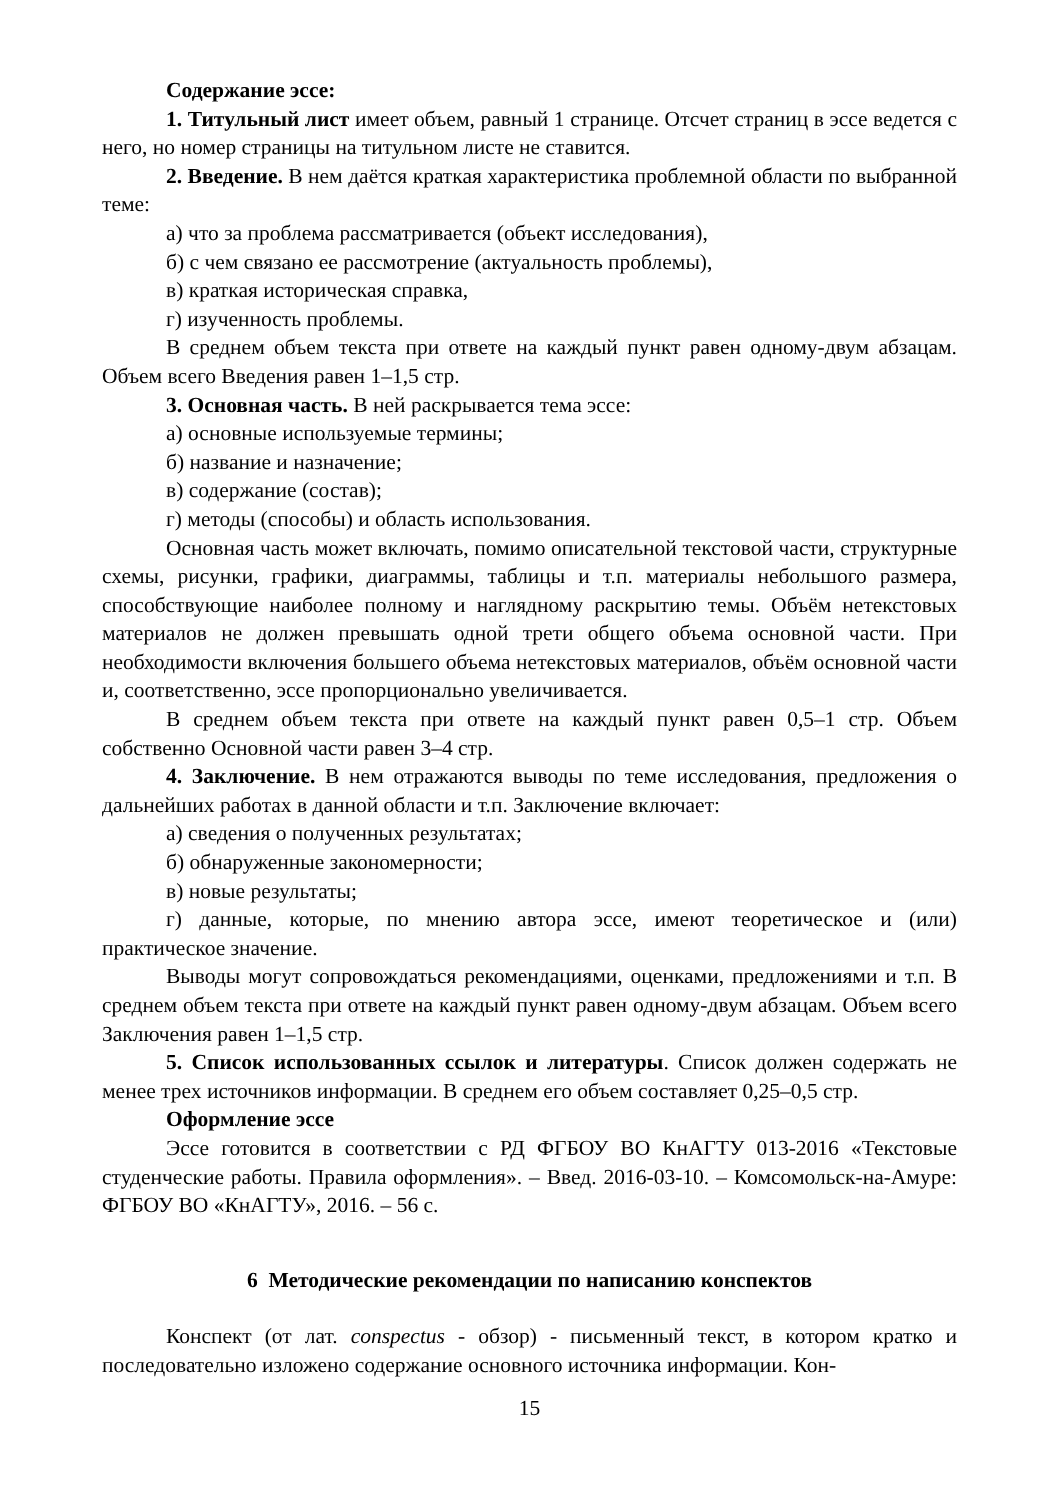Содержание эссе:
1. Титульный лист имеет объем, равный 1 странице. Отсчет страниц в эссе ведется с него, но номер страницы на титульном листе не ставится.
2. Введение. В нем даётся краткая характеристика проблемной области по выбранной теме:
а) что за проблема рассматривается (объект исследования),
б) с чем связано ее рассмотрение (актуальность проблемы),
в) краткая историческая справка,
г) изученность проблемы.
В среднем объем текста при ответе на каждый пункт равен одному-двум абзацам. Объем всего Введения равен 1–1,5 стр.
3. Основная часть. В ней раскрывается тема эссе:
а) основные используемые термины;
б) название и назначение;
в) содержание (состав);
г) методы (способы) и область использования.
Основная часть может включать, помимо описательной текстовой части, структурные схемы, рисунки, графики, диаграммы, таблицы и т.п. материалы небольшого размера, способствующие наиболее полному и наглядному раскрытию темы. Объём нетекстовых материалов не должен превышать одной трети общего объема основной части. При необходимости включения большего объема нетекстовых материалов, объём основной части и, соответственно, эссе пропорционально увеличивается.
В среднем объем текста при ответе на каждый пункт равен 0,5–1 стр. Объем собственно Основной части равен 3–4 стр.
4. Заключение. В нем отражаются выводы по теме исследования, предложения о дальнейших работах в данной области и т.п. Заключение включает:
а) сведения о полученных результатах;
б) обнаруженные закономерности;
в) новые результаты;
г) данные, которые, по мнению автора эссе, имеют теоретическое и (или) практическое значение.
Выводы могут сопровождаться рекомендациями, оценками, предложениями и т.п. В среднем объем текста при ответе на каждый пункт равен одному-двум абзацам. Объем всего Заключения равен 1–1,5 стр.
5. Список использованных ссылок и литературы. Список должен содержать не менее трех источников информации. В среднем его объем составляет 0,25–0,5 стр.
Оформление эссе
Эссе готовится в соответствии с РД ФГБОУ ВО КнАГТУ 013-2016 «Текстовые студенческие работы. Правила оформления». – Введ. 2016-03-10. – Комсомольск-на-Амуре: ФГБОУ ВО «КнАГТУ», 2016. – 56 с.
6 Методические рекомендации по написанию конспектов
Конспект (от лат. conspectus - обзор) - письменный текст, в котором кратко и последовательно изложено содержание основного источника информации. Кон-
15